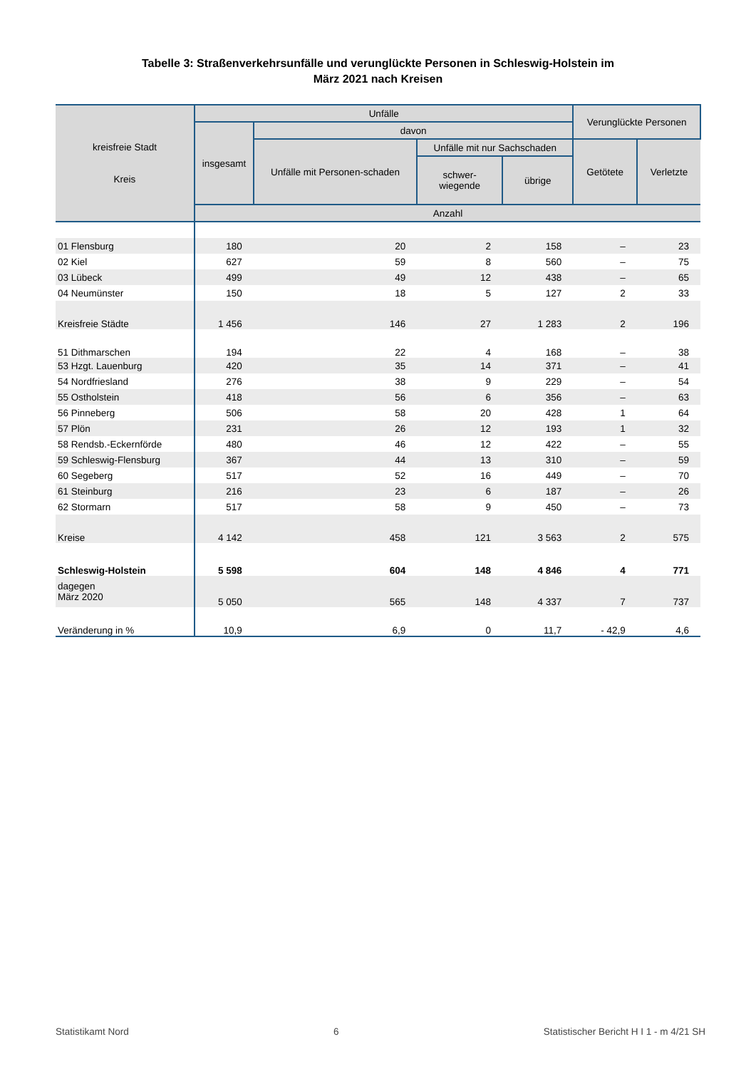Tabelle 3: Straßenverkehrsunfälle und verunglückte Personen in Schleswig-Holstein im
März 2021 nach Kreisen
| kreisfreie Stadt Kreis | Unfälle | | | | Verunglückte Personen | |
| --- | --- | --- | --- | --- | --- | --- |
| | insgesamt | davon | | | | |
| | | Unfälle mit Personen-schaden | Unfälle mit nur Sachschaden | | Getötete | Verletzte |
| | | | schwer- wiegende | übrige | | |
| | Anzahl | | | | | |
| 01 Flensburg | 180 | 20 | 2 | 158 | – | 23 |
| 02 Kiel | 627 | 59 | 8 | 560 | – | 75 |
| 03 Lübeck | 499 | 49 | 12 | 438 | – | 65 |
| 04 Neumünster | 150 | 18 | 5 | 127 | 2 | 33 |
| Kreisfreie Städte | 1 456 | 146 | 27 | 1 283 | 2 | 196 |
| 51 Dithmarschen | 194 | 22 | 4 | 168 | – | 38 |
| 53 Hzgt. Lauenburg | 420 | 35 | 14 | 371 | – | 41 |
| 54 Nordfriesland | 276 | 38 | 9 | 229 | – | 54 |
| 55 Ostholstein | 418 | 56 | 6 | 356 | – | 63 |
| 56 Pinneberg | 506 | 58 | 20 | 428 | 1 | 64 |
| 57 Plön | 231 | 26 | 12 | 193 | 1 | 32 |
| 58 Rendsb.-Eckernförde | 480 | 46 | 12 | 422 | – | 55 |
| 59 Schleswig-Flensburg | 367 | 44 | 13 | 310 | – | 59 |
| 60 Segeberg | 517 | 52 | 16 | 449 | – | 70 |
| 61 Steinburg | 216 | 23 | 6 | 187 | – | 26 |
| 62 Stormarn | 517 | 58 | 9 | 450 | – | 73 |
| Kreise | 4 142 | 458 | 121 | 3 563 | 2 | 575 |
| Schleswig-Holstein | 5 598 | 604 | 148 | 4 846 | 4 | 771 |
| dagegen März 2020 | 5 050 | 565 | 148 | 4 337 | 7 | 737 |
| Veränderung in % | 10,9 | 6,9 | 0 | 11,7 | - 42,9 | 4,6 |
Statistikamt Nord 6 Statistischer Bericht H I 1 - m 4/21 SH